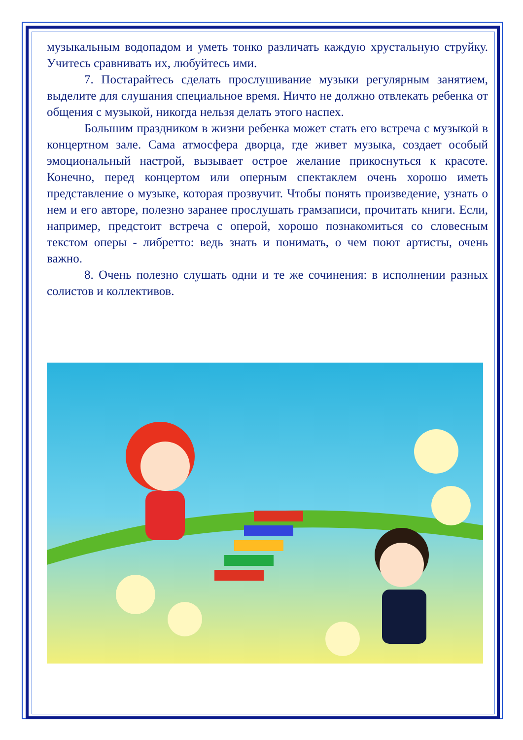музыкальным водопадом и уметь тонко различать каждую хрустальную струйку. Учитесь сравнивать их, любуйтесь ими.
7. Постарайтесь сделать прослушивание музыки регулярным занятием, выделите для слушания специальное время. Ничто не должно отвлекать ребенка от общения с музыкой, никогда нельзя делать этого наспех.
Большим праздником в жизни ребенка может стать его встреча с музыкой в концертном зале. Сама атмосфера дворца, где живет музыка, создает особый эмоциональный настрой, вызывает острое желание прикоснуться к красоте. Конечно, перед концертом или оперным спектаклем очень хорошо иметь представление о музыке, которая прозвучит. Чтобы понять произведение, узнать о нем и его авторе, полезно заранее прослушать грамзаписи, прочитать книги. Если, например, предстоит встреча с оперой, хорошо познакомиться со словесным текстом оперы - либретто: ведь знать и понимать, о чем поют артисты, очень важно.
8. Очень полезно слушать одни и те же сочинения: в исполнении разных солистов и коллективов.